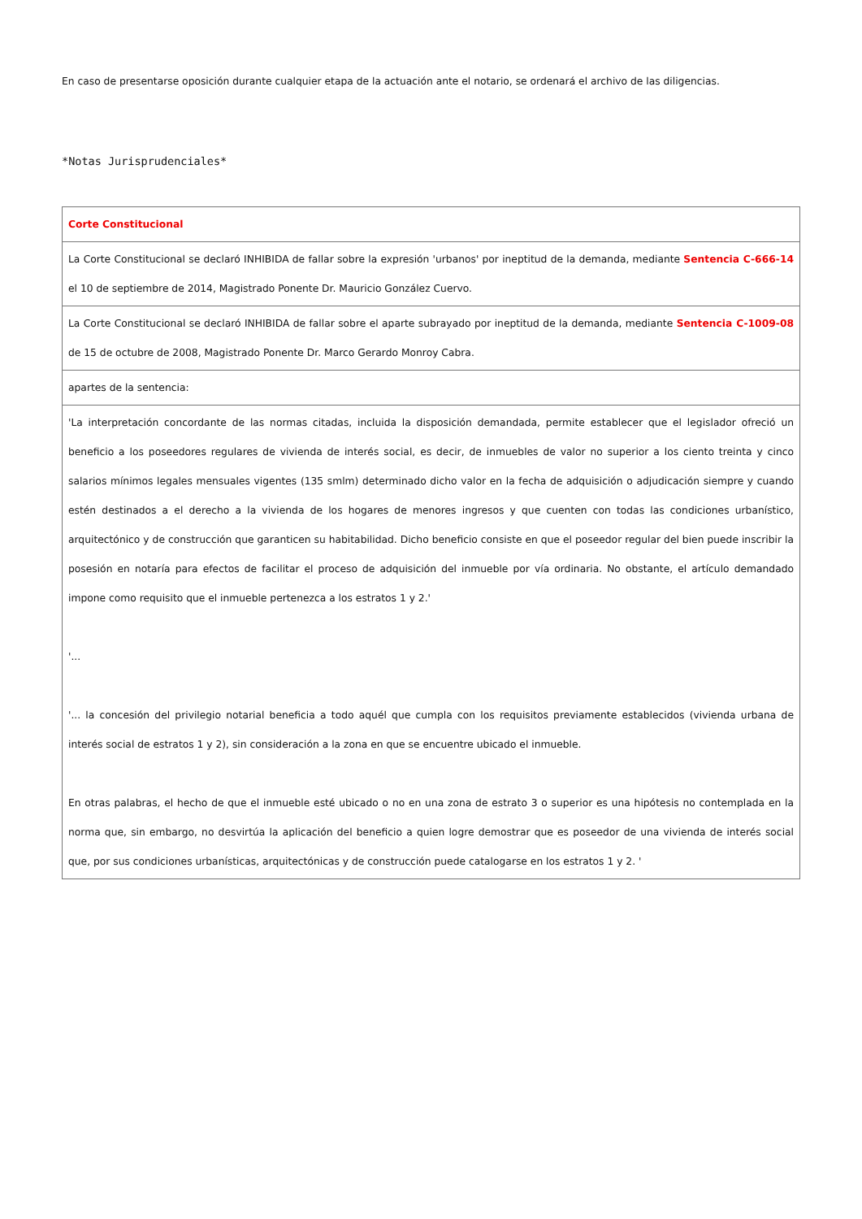En caso de presentarse oposición durante cualquier etapa de la actuación ante el notario, se ordenará el archivo de las diligencias.
*Notas Jurisprudenciales*
| Corte Constitucional |
| La Corte Constitucional se declaró INHIBIDA de fallar sobre la expresión 'urbanos' por ineptitud de la demanda, mediante Sentencia C-666-14 el 10 de septiembre de 2014, Magistrado Ponente Dr. Mauricio González Cuervo. |
| La Corte Constitucional se declaró INHIBIDA de fallar sobre el aparte subrayado por ineptitud de la demanda, mediante Sentencia C-1009-08 de 15 de octubre de 2008, Magistrado Ponente Dr. Marco Gerardo Monroy Cabra. |
| apartes de la sentencia: |
| 'La interpretación concordante de las normas citadas, incluida la disposición demandada, permite establecer que el legislador ofreció un beneficio a los poseedores regulares de vivienda de interés social, es decir, de inmuebles de valor no superior a los ciento treinta y cinco salarios mínimos legales mensuales vigentes (135 smlm) determinado dicho valor en la fecha de adquisición o adjudicación siempre y cuando estén destinados a el derecho a la vivienda de los hogares de menores ingresos y que cuenten con todas las condiciones urbanístico, arquitectónico y de construcción que garanticen su habitabilidad. Dicho beneficio consiste en que el poseedor regular del bien puede inscribir la posesión en notaría para efectos de facilitar el proceso de adquisición del inmueble por vía ordinaria. No obstante, el artículo demandado impone como requisito que el inmueble pertenezca a los estratos 1 y 2.' '... '... la concesión del privilegio notarial beneficia a todo aquél que cumpla con los requisitos previamente establecidos (vivienda urbana de interés social de estratos 1 y 2), sin consideración a la zona en que se encuentre ubicado el inmueble. En otras palabras, el hecho de que el inmueble esté ubicado o no en una zona de estrato 3 o superior es una hipótesis no contemplada en la norma que, sin embargo, no desvirtúa la aplicación del beneficio a quien logre demostrar que es poseedor de una vivienda de interés social que, por sus condiciones urbanísticas, arquitectónicas y de construcción puede catalogarse en los estratos 1 y 2. ' |